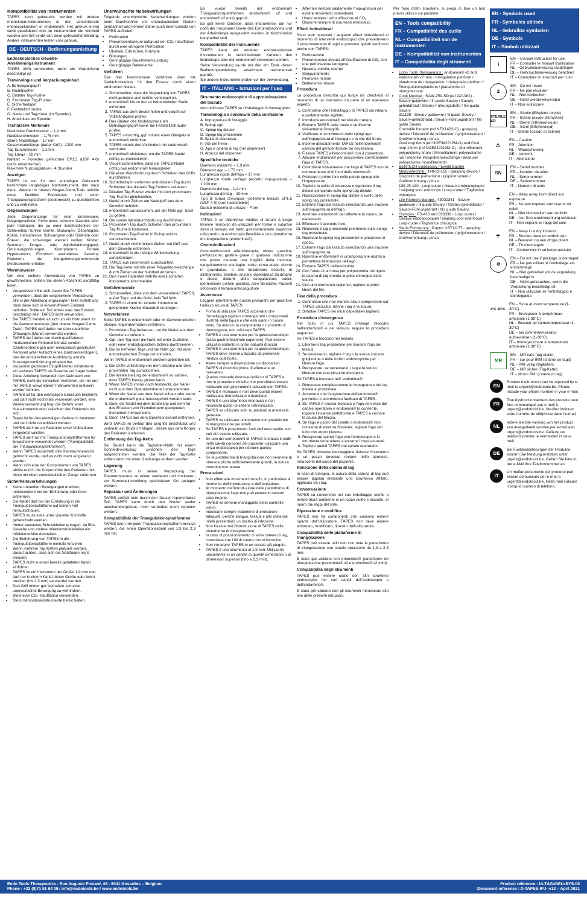Kompatibilität von Instrumenten
TAPES kann gebraucht werden mit andere endoskopie-instrumenten in der verschillende endoscopkanalen of endomina®. Het gebruik ervan werd gevalideerd met de instrumenten die vermeld worden aan het einde van deze gebruikshandleiding. Andere instrumenten testen voor gebruik.
DE - DEUTSCH - Bedienungsanleitung
Endoskopisches Gewebe-Annäherungsinstrument
TAPES nicht verwenden, wenn die Verpackung beschädigt ist.
Terminologie und Verpackungsinhalt
A. Befestigungsgriff
B. Nadelpusher
C. Distaler Tag-Pusher
D. Proximaler Tag-Pusher
E. Sicherheitspin
F. Feststellschraube
G. Nadel und Tag-Kette (im Spender)
H. Anschluss am Spender
Technische Merkmale
Maximaler Durchmesser – 1,9 mm
Nadeldurchmesser – 1,75 mm
Starre Nadellänge – 17 mm
Gesamtnadellänge (außer Griff) –1200 mm
Tag-Durchmesser – 1,1mm
Tag-Länge - 10 mm
Nahtart – Polyester geflochten EP1,5 (USP 4-0) (nicht absorbierbar)
Maximale Nutzungsdauer - 4 Stunden
Anzeigen
TAPES ist ein für den einmaligen Gebrauch bestimmtes langlebiges Nahtinstrument, das dazu dient, Wände im oberen Magen-Darm-Trakt mithilfe eines flexiblen Endoskops und einer Triangulationsplattform (endomina®) zu durchbohren und zu verbinden.
Gegenanzeigen
Jede Gegenanzeige für eine Endoskopie; Magengeschwür; Perforation; schwere Gastritis oder jede Indikation, die zu einer Empfindlichkeit der Schleimhaut führen könnte; Blutungen, Ösophagitis; Kolitis; Hiatushernie; Schwangere oder Stillende oder Frauen, die schwanger werden wollen; Kinder; Senioren; Drogen- oder Alkoholabhängigkeit; Gerinnungsstörungen; Krampfadern; Portale Hypertension; Fibrotisch verändertes Gewebe; Patienten, die blutgerinnungshemmende Medikamente erhalten
Warnhinweise
Um eine sichere Anwendung von TAPES zu gewährleisten, sollten Sie diesen Abschnitt sorgfältig lesen.
Vergewissern Sie sich, bevor Sie TAPES verwenden, dass die vorgesehene Verpackung alle in der Abbildung angezeigten Teile enthält und dass diese sich in einwandfreiem Zustand befinden. Sollte ein Teil fehlen oder das Produkt beschädigt sein, TAPES nicht verwenden.
Bei TAPES handelt es sich um ein Instrument für die Gastroenterologie (den oberen Magen-Darm-Trakt). TAPES darf daher nur über natürliche Öffnungen (Mund) verwendet werden.
TAPES darf daher nur durch qualifiziertes medizinisches Personal benutzt werden (Gastroenterologen oder medizinisch geschultes Personal unter Aufsicht eines Gastroenterologen), das die entsprechende Ausbildung und die Nutzungszertifizierung erhalten hat.
Vor jedem geplanten Eingriff immer mindestens ein weiteres TAPES als Reserve auf Lager haben.
Diese Anleitung behandelt den Gebrauch von TAPES, nicht die klinischen Verfahren, die mit den mit TAPES verwendeten Instrumenten realisiert werden können.
TAPES ist für den einmaligen Gebrauch bestimmt und darf nicht nochmals verwendet werden; eine Wiederverwendung birgt die Gefahr einer Kreuzkontamination zwischen den Patienten mit sich.
Tapes ist für den einmaligen Gebrauch bestimmt und darf nicht resterilisiert werden.
TAPES darf nur an Patienten unter Vollnarkose eingesetzt werden.
TAPES darf nur mit Triangulationsplattformen für Erwachsene verwendet werden ("Kompatibilität der Triangulationsplattformen").
Wenn TAPES außerhalb des Reinraumbereichs gebracht wurde, darf es nicht mehr eingesetzt werden.
Wenn sich eine der Komponenten von TAPES ablöst und in die Körperhöhle des Patienten fällt, diese mit einer endoskopischen Zange entfernen.
Sicherheitsvorkehrungen
Keine unsanften Bewegungen machen, insbesondere bei der Einführung oder beim Entfernen.
Die Nadel darf bei der Einführung in die Triangulationsplattform auf keinen Fall herausschauen.
TAPES muss stets unter visueller Kontrolle gehandhabt werden.
Immer passende Schutzkleidung tragen, da Blut, Gewebe und andere Infektionsmaterialien ein Infektionsrisiko darstellen.
Die Einführung von TAPES in die Triangulationsplattform niemals forcieren.
Wenn mehrere Tag-Ketten platziert werden, darauf achten, dass sich die Nahtfäden nicht kreuzen.
TAPES nicht in einen bereits gefalteten Kanal einführen.
TAPES ist ein Instrument der Größe 1,9 mm und darf nur in einem Kanal dieser Größe oder leicht darüber (bis 2,3 mm) verwendet werden.
Den Griff immer gut festhalten, um eine unerwünschte Bewegung zu verhindern.
Stets eine CO₂-Insufflation verwenden.
Stets Hämostaseinstrumente bereit halten.
Unerwünschte Nebenwirkungen
Folgende unerwünschte Nebenwirkungen wurden beim Durchbohren mit endoskopischen Nadeln beobachtet und können daher auch beim Einsatz von TAPES auftreten:
Perforation
Pneumoperitoneum aufgrund der CO₂-Insufflation durch eine iatrogene Perforation
Übelkeit, Erbrechen, Krämpfe
Blutungen
Geringfügige Bauchfellentzündung
Geringfügige Bakteriämie
Verfahren
Das hier beschriebene Verfahren dient als Gedächtnisstütze für den Einsatz durch einen erfahrenen Nutzer.
1. Sicherstellen, dass die Verpackung von TAPES nicht gerissen und perfekt versiegelt ist.
2. endomina® bis zu der zu behandelnden Stelle einführen.
3. TAPES aus dem Beutel holen und visuell auf Vollständigkeit prüfen.
4. Das Gleiten des Nadelpushers am Befestigungsgriff sowie die Feststellschraube prüfen.
5. TAPES vorsichtig, ggf. mittels eines Gleitgels in endomina® einführen.
6. TAPES mittels des Verbinders mit endomina® verbinden.
7. endomina® aktivieren, um die TAPES-Nadel richtig zu positionieren.
8. Visuell sicherstellen, dass die TAPES-Nadel richtig aus endomina® hinausgleitet.
9. Die erste Wandbohrung durch Schieben des Griffs durchführen.
10. Sicherheitspin entfernen und distalen Tag durch Schieben des distalen Tag-Pushers loslassen.
11. Distalen Tag-Pusher wieder mit dem proximalen Tag-Pusher gleichstellen.
12. Nadel durch Ziehen am Nadelgriff aus dem Gewebe nehmen.
13. endomina® zurückziehen, um der Naht ggf. Spiel zu geben.
14. Die zweite Wanddurchbohrung durchführen.
15. Proximalen Tag durch Schieben des proximalen Tag-Pushers loslassen.
16. Proximalen Tag-Pusher in Ruheposition zurückschieben.
17. Nadel durch nochmaliges Ziehen am Griff aus dem Gewebe entfernen.
18. endomina® in die richtige Winkelstellung zurückbringen.
19. TAPES aus endomina® zurückziehen.
20. Die Tag-Kette mithilfe einer Polypektomieschlinge durch Ziehen an der Nahtball anziehen.
21. Den freien Fadenteil mithilfe eines scharfen Instruments abschneiden.
Verfahrensende
1. Sicherstellen, dass von dem verwendeten TAPES, außer Tags und der Naht, kein Teil fehlt.
2. TAPES in einem für scharfe Instrumente geeigneten Krankenhausmüll entsorgen.
Notverfahren
Sollte TAPES in endomina® oder im Gewebe stecken bleiben, folgendermaßen verfahren:
1. Proximalen Tag freisetzen, um die Nadel aus dem Gewebe zu befreien.
2. Ggf. den Tag oder die Naht mit einer Guillotine oder einer endoskopischen Schere durchtrennen.
3. Die so befreiten Tags und die Naht ggf. mit einer endoskopischen Zange zurückholen.
Wenn TAPES in endomina® stecken geblieben ist:
1. Die Griffe vollständig von dem distalen und dem proximalen Tag zurückziehen.
2. Die Winkelstellung der endomina® so wählen, dass TAPES flüssig gleiten kann.
3. Wenn TAPES immer noch feststeckt, die Nadel nicht aus dem Operationskanal herausnehmen.
4. Wenn die Nadel aus dem Kanal schaut oder wenn die endomina® ganz herausgeholt werden kann.
5. Dann die Nadel mit dem Endoskop und dem für das Erfassen von Fremdkörpern geeigneten Instrument herausholen.
6. Dann TAPES aus dem Operationskanal entfernen.
Wird TAPES im Verlauf des Eingriffs beschädigt und verbleibt ein Stück im Magen, dieses aus dem Körper des Patienten entfernen.
Entfernung der Tag-Kette
Bei Bedarf kann die Tagketten-Naht mit einem Schneideworkzeug zwischen den Tags aufgeschnitten werden. Die Teile der Tag-Kette sollten dann mit einer Greifzange entfernt werden.
Lagerung
TAPES muss in seiner Verpackung bei Raumtemperatur an einem sauberen und trockenen, vor Sonneneinstrahlung geschützten Ort gelagert werden.
Reparatur und Änderungen
TAPES enthält kein durch den Nutzer reparierbares Teil. TAPES kann durch den Nutzer weder auseinandergebaut, noch verändert noch repariert werden.
Kompatibilität der Triangulationsplattformen
TAPES kann mit jeder Triangulationsplattform benutzt werden, die einen Operationskanal von 1,9 bis 2,3 mm hat.
Es wurde bereits mit endomina® Triangulationsplattformen (endomina® v2 und endomina® v2 mini) geprüft.
Es gibt keine Garantie, dass Instrumente, die nur nach der maximalen Breite des Einführabschnitts und der Arbeitslänge ausgewählt wurden, in Kombination kompatibel sind.
Kompatibilität der Instrumente
TAPES kann mit anderen endoskopischen Instrumenten in verschiedenen Kanälen des Endoskops oder der endomina® verwendet werden.
Seine Verwendung wurde mit den am Ende dieser Bedienungsanleitung erwähnten Instrumenten geprüft.
Sie andere Instrumente prüfen vor der Verwendung.
IT – ITALIANO – Istruzioni per l'uso
Strumento endoscopico di approssimazione del tessuto
Non utilizzare TAPES se l'imballaggio è danneggiato.
Terminologia e contenuto della confezione
A. Impugnatura di fissaggio
B. Spingi ago
C. Spingi tag distale
D. Spingi tag prossimale
E. Spilla di sicurezza
F. Vite del freno
G. Ago e catena di tag (nel dispenser)
H. Attacco del dispenser
Specifiche tecniche
Diametro massimo – 1,9 mm
Diametro ago – 1,75 mm
Lunghezza rigida dell'ago – 17 mm
Lunghezza totale dell'ago (eccetto impugnatura) – 1.200 mm
Diametro del tag – 1,1 mm
Lunghezza del tag – 10 mm
Tipo di sutura chirurgica –poliestere tessuto EP1.5 (USP 4-0) (non riassorbibile)
Durata massima di utilizzo – 4 ore
Indicazioni
TAPES è un dispositivo medico di sutura a lungo termine monouso da utilizzare per forare e suturare strati di tessuto nel tratto gastrointestinale superiore utilizzando un endoscopio flessibile e una piattaforma di triangolazione (endomina®).
Controindicazioni
Controindicazioni all'endoscopia; ulcera gastrica; perforazione; gastrite grave o qualsiasi indicazione che possa causare una fragilità della mucosa; sanguinamento; esofagite; colite; ernia iatale; donne in gravidanza, o che desiderano esserlo, in allattamento; bambini; anziani; dipendenza da droghe o alcool; disturbi della coagulazione; varici; ipertensione portale gastrica; aree fibrotiche; Pazienti sottoposti a terapia anticoagulante
Avvertenze
Leggere attentamente questo paragrafo per garantire l'utilizzo sicuro di TAPES.
Prima di utilizzare TAPES accertarsi che l'imballaggio sigillato contenga tutti i componenti illustrati nella figura e che essi siano in buono stato. Se manca un componente o il prodotto è danneggiato, non utilizzare TAPES.
TAPES è uno strumento per la gastroenterologia (tratto gastrointestinale superiore). Può essere utilizzato soltanto in orifizi naturali (bocca).
TAPES è uno strumento per la gastroenterologia. TAPES deve essere utilizzato da personale medico qualificato.
Avere sempre a disposizione un dispositivo TAPES di ricambio prima di effettuare un intervento.
Questo manuale descrive l'utilizzo di TAPES e non le procedure cliniche che potrebbero essere realizzate con gli strumenti utilizzati con TAPES.
TAPES è monouso e non deve quindi essere riutilizzato, ristrerilizzato o ricaricato.
TAPES è uno strumento monouso e non necessita quindi di essere ristrerilizzato.
TAPES va utilizzato solo su pazienti in anestesia generale.
TAPES va utilizzato unicamente con piattaforme di triangolazione per adulti.
Se TAPES è posizionato fuori dell'area sterile, non può più essere utilizzato.
Se uno dei componenti di TAPES si stacca e cade nella cavità corporea del paziente, utilizzare una pinza endoscopica per estrarre questo componente.
Se la piattaforma di triangolazione non permette di ottenere pliche sufficientemente grandi, la sutura potrebbe non tenere.
Precauzioni
Non effettuare movimenti bruschi, in particolare al momento dell'introduzione e dell'estrazione.
Al momento dell'introduzione della piattaforma di triangolazione l'ago non può essere in nessun caso beante.
TAPES va sempre maneggiato sotto controllo visivo.
Indossare sempre indumenti di protezione adeguati, perché sangue, tessuti e altri materiali infetti presentano un rischio di infezione.
Non forzare mai l'introduzione di TAPES nella piattaforma di triangolazione.
In caso di posizionamento di varie catene di tag, controllare che i fili di sutura non si incrocino.
Non introdurre TAPES in un canale già piegato.
TAPES è uno strumento di 1,9 mm. Utilizzarlo unicamente in un canale di queste dimensioni o di dimensioni superiori (fino a 2,3 mm).
Afferrare sempre saldamente l'impugnatura per evitare movimenti indesiderati.
Usare sempre un'insufflazione al CO₂.
Disporre sempre di strumenti emostatici.
Effetti indesiderati
Sono stati osservati i seguenti effetti indesiderati al momento di interventi endoscopici che prevedevano il posizionamento di aghi e possono quindi verificarsi anche con TAPES:
Perforazione
Pneumotorace dovuto all'insufflazione di CO₂ con una perforazione iatrogena
Nausea, vomito, crampi
Sanguinamento
Peritonite minore
Batteriemia minore
Procedura
La procedura descritta qui funge da check-list al momento di un intervento da parte di un operatore esperto.
1. Controllare che l'imballaggio di TAPES sia integro e perfettamente sigillato.
2. Introdurre endomina® nel sito da trattare.
3. Estrarre TAPES dalle buste e verificarne visivamente l'integrità.
4. Verificare lo scorrimento dello spingi ago sull'impugnatura di fissaggio e la vite del freno.
5. Inserire delicatamente TAPES nell'endomina® usando del gel lubrificante, se necessario.
6. Fissare TAPES all'endomina® con il connettore.
7. Attivare endomina® per posizionare correttamente l'ago di TAPES.
8. Controllare visivamente che l'ago di TAPES scorra correttamente al di fuori dell'endomina®.
9. Praticare il primo foro nella parete spingendo l'impugnatura.
10. Togliere la spilla di sicurezza e sganciare il tag distale spingendo sullo spingi tag distale.
11. Riposizionare lo spingi tag distale a livello dello spingi tag prossimale.
12. Estrarre l'ago dal tessuto esercitando una trazione sull'impugnatura dell'ago.
13. Arretrare endomina® per allentare la sutura, se necessario.
14. Effettuare il secondo foro.
15. Rilasciare il tag prossimale premendo sullo spingi tag prossimale.
16. Riportare lo spingi tag prossimale in posizione di riposo.
17. Estrarre l'ago dal tessuto esercitando una trazione sull'impugnatura.
18. Riportare endomina® in un'angolazione adatta a permettere l'estrazione dell'ago.
19. Estrarre TAPES dall'endomina.
20. Con l'aiuto di un'ansa per polipectomia, stringere la catena di tag tirando la palla chirurgica della sutura.
21. Con uno strumento tagliente, tagliare la parte libera del filo.
Fine della procedura
1. Controllare che non manchi alcun componente sul TAPES utilizzato, tranne i tag e la sutura.
2. Smaltire TAPES nei rifiuti ospedalieri taglienti.
Procedura d'emergenza
Nel caso in cui TAPES rimanga bloccato nell'endomina® o nel tessuto, seguire la procedura seguente:
Se TAPES è bloccato nel tessuto
1. Liberare il tag prossimale per liberare l'ago dei tessuti.
2. Se necessario, tagliare il tag o la sutura con una ghigliottina o delle forbici endoscopiche per liberare l'ago.
3. Recuperare, se necessario, i tag e la sutura liberate con una pinza endoscopica.
Se TAPES è bloccato nell' endomina®:
1. Rimuovere completamente le impugnature del tag distale e prossimale.
2. Accertarsi che l'angolazione dell'endomina® permetta lo scorrimento facilitato di TAPES.
3. Se TAPES è ancora bloccato e l'ago non esce dal canale operatorio e endomina® lo consente, togliere l'insieme piattaforma e TAPES e cercare la causa del blocco.
4. Se l'ago è uscito dal canale o endomina® non consente di estrarre l'insieme, tagliare l'ago dal tubo con argon plasma.
5. Recuperare quindi l'ago con l'endoscopio e la strumentazione adatta a estrarre i corpi estranei.
6. Togliere quindi TAPES dal canale operatorio.
Se TAPES dovesse danneggiarsi durante l'intervento e un pezzo dovesse restare nello stomaco, rimuoverlo dal corpo del paziente.
Rimozione della catena di tag
In caso di bisogno, la sutura della catena di tag può essere tagliata mediante uno strumento affilato, applicato tra i tag.
Conservazione
TAPES va conservato nel suo imballaggio sterile a temperatura ambiente in un luogo pulito e asciutto, al riparo dai raggi del sole.
Riparazione e modifica
TAPES non ha componenti che possono essere riparati dall'utilizzatore. TAPES non deve essere smontato, modificato, riparato dall'utilizzatore.
Compatibilità delle piattaforme di triangolazione
TAPES può essere utilizzato con tutte le piattaforme di triangolazione con canale operatorio da 1,9 a 2,3 mm.
È stato già validato con endomina® piattaforme de triangolazione (endomina® v2 e endomina® v2 mini).
Compatibilità degli strumenti
TAPES può essere usato con altri strumenti endoscopici nei vari canali dell'endoscopio o dell'endomina®.
È stato già validato con gli strumenti menzionati alla fine delle presenti istruzioni.
Per l'uso d'altri strumenti, si prega di fare un test previo utilizzo sul paziente.
EN – Tools compatibility
FR – Compatibilité des outils
NL – Compatibiliteit van de instrumenten
DE – Kompatibilität von Instrumenten
IT – Compatibilità degli strumenti
Endo Tools Therapeutics : endomina® v2 and endomina® v2 mini - triangulation platform / plateforme de triangulation / triangulatie platform / Triangulationsplattform / piattaforma di triangolazione
Cook Medical : SGW-250-SD (ref G21962) - Savary guidewire / fil guide Savary / Savary-geleiddraad / Savary-Führungsdraht / filo guida Savary
311100 - Savary guidewire / fil guide Savary / Savary-geleiddraad / Savary-Führungsdraht / filo guida Savary
Crocodile forceps (ref NEX1422-C) - grasping device / Dispositif de préhension / grijpinstrument / Greifvorrichtung / pinza
Oval loop 6mm (ref NOE342212M-G) and Oval loop 10mm (ref NOE342213M-G) - Monofilament polypectomy snare / Monofilament-polypectomie-lus / monofile Polypektomieschlinge / ansa per polipectomia monofilamento
BENTECH Endoscopy / Ewald Bacher Medizintechnik : 148-23-165 - grasping device / Dispositif de préhension / grijpinstrument / Greifvorrichtung / pinza
139-25-160 - Loop cutter / ciseaux endoscopiques / snijtang voor end-loops / Loop-cutter / Tagliatrice chirurgica
Life Partners Europe : 43002341 - Savary guidewire / fil guide Savary / Savary-geleiddraad / Savary-Führungsdraht / filo guida Savary
Olympus : FS-410 and 026339 - Loop cutter / ciseaux endoscopiques / snijtang voor end-loops / Loop-cutter / Tagliatrice chirurgica
Steris Endoscopy : Raptor US711177 - grasping device / Dispositif de préhension / grijpinstrument / Greifvorrichtung / pinza
EN - Symbols used
FR - Symboles utilisés
NL - Gebruikte symbolen
DE - Symbole
IT – Simboli utilizzati
i
EN – Consult Instruction for use
FR – Consulter le manuel d'utilisation
NL – Gebruiksaanwijzing raadplegen
DE – Gebrauchsanweisung beachten
IT – Consultare le istruzioni per l'uso
2
EN – Do not reuse
FR – Ne pas réutiliser
NL – Niet herbruiken
DE – Nicht wiederverwenden
IT – Non riutilizzare
STERILE EO
EN – Sterile (Ethylene oxyde)
FR – Stérile (oxyde d'éthylène)
NL – Steriel (ethyleenoxide)
DE – Steril (Ethylenoxyd)
IT – Sterile (ossido di etilene)
⚠
EN – Caution
FR _ Attention
NL – Waarschuwing
DE – Vorsicht
IT – Attenzione
SN
EN – Serial number
FR – Numéro de série
NL – Serienummer
DE – Seriennummer
IT – Numero di serie
☂
EN – Keep away from direct sun exposure
FR – Ne pas exposer aux rayons du soleil
NL – Niet blootstellen aan zonlicht
DE – Vor Sonneneinstrahlung schützen
IT – Non esporre ai raggi del sole
☂
EN – Keep in a dry location
FR – Stocker dans un endroit sec
NL – Bewaren op een droge plaats
DE – Trocken lagern
IT – Conservare in un luogo asciutto
⊘
EN – Do not use if package is damaged
FR – Ne pas utiliser si l'emballage est endommagé
NL – Niet gebruiken als de verpakking beschadigd is
DE – Nicht gebrauchen, wenn die Verpackung beschädigt ist
IT – Non utilizzare se l'imballaggio è danneggiato
1°C 30°C
EN – Store at room temperature (1-30°C)
FR – Entreposer à température ambiante (1-30°C)
NL – Bewaar op kamertemperatuur (1-30°C)
DE – bei Zimmertemperatur aufbewahren (1-30°C)
IT – Immagazzinare a temperatura ambiente (1-30°C)
MR
EN – MR safe (tag chain)
FR – sûr pour IRM (chaîne de tags)
NL – MR veilig (tagketen)
DE – MR sicher (Tag-Kette)
IT – sicuro RMI (catena di tag)
EN
Product malfunction can be reported by e-mail to urgent@endotools.be. Please include your phone number in your e-mail.
FR
Tout dysfonctionnement des produits peut être communiqué par e-mail à urgent@endotools.be. Veuillez indiquer votre numéro de téléphone dans l'e-mail.
NL
Iedere slechte werking van het product kan meegedeeld worden per e-mail aan urgent@endotools.be. Gelieve uw telefoonnummer te vermelden in de e-mail.
DE
Bei Funktionsstörungen der Produkte können Sie Meldung erstatten unter urgent@endotools.be. Geben Sie bitte in der e-Mail Ihre Telefonnummer an.
IT
Un malfunzionamento del prodotto può essere comunicato per e-mail a urgent@endotools.be. Nella mail indicare il proprio numero di telefono.
Endo Tools Therapeutics - Rue Auguste Piccard, 48 - 6041 Gosselies – Belgium
Phone : +32 (0)71 91 94 09 / info@endotools.be / www.endotools.be
Product reference : IA-TAGxDELxSYS-00
Document reference : D-TAPES-IFU--v12 – April 2021